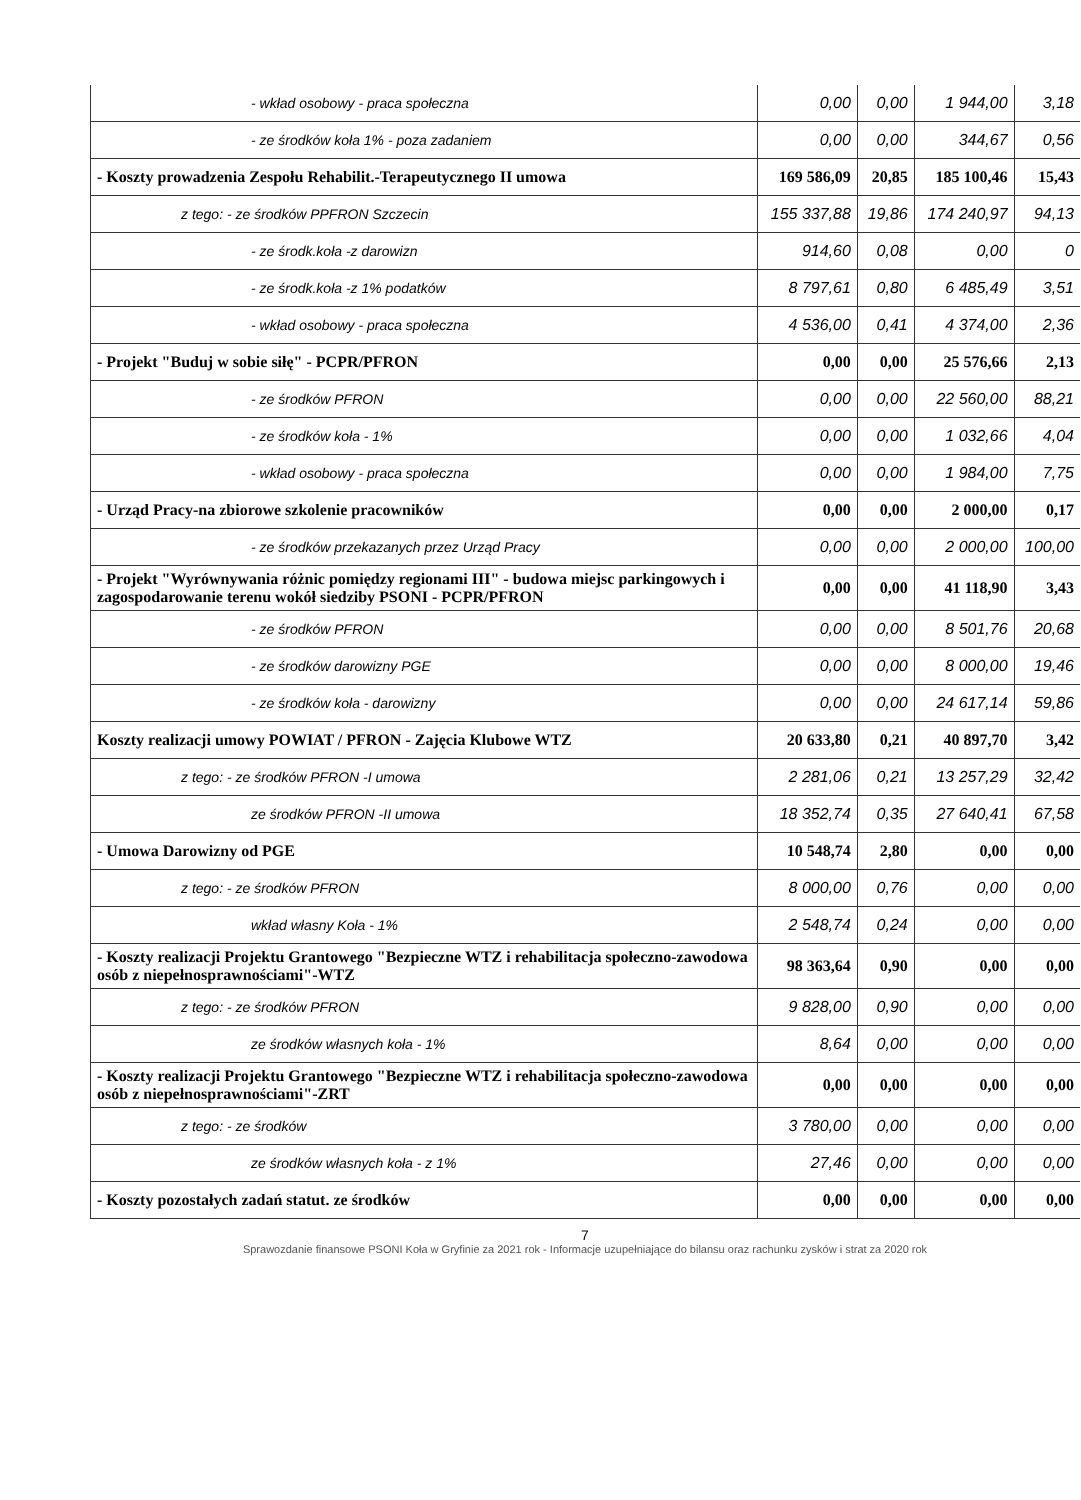| - wkład osobowy - praca społeczna | 0,00 | 0,00 | 1 944,00 | 3,18 |
| - ze środków koła 1% - poza zadaniem | 0,00 | 0,00 | 344,67 | 0,56 |
| - Koszty prowadzenia Zespołu Rehabilit.-Terapeutycznego II umowa | 169 586,09 | 20,85 | 185 100,46 | 15,43 |
| z tego: - ze środków PPFRON Szczecin | 155 337,88 | 19,86 | 174 240,97 | 94,13 |
| - ze środk.koła -z darowizn | 914,60 | 0,08 | 0,00 | 0 |
| - ze środk.koła -z 1% podatków | 8 797,61 | 0,80 | 6 485,49 | 3,51 |
| - wkład osobowy - praca społeczna | 4 536,00 | 0,41 | 4 374,00 | 2,36 |
| - Projekt "Buduj w sobie siłę" - PCPR/PFRON | 0,00 | 0,00 | 25 576,66 | 2,13 |
| - ze środków PFRON | 0,00 | 0,00 | 22 560,00 | 88,21 |
| - ze środków koła - 1% | 0,00 | 0,00 | 1 032,66 | 4,04 |
| - wkład osobowy - praca społeczna | 0,00 | 0,00 | 1 984,00 | 7,75 |
| - Urząd Pracy-na zbiorowe szkolenie pracowników | 0,00 | 0,00 | 2 000,00 | 0,17 |
| - ze środków przekazanych przez Urząd Pracy | 0,00 | 0,00 | 2 000,00 | 100,00 |
| - Projekt "Wyrównywania różnic pomiędzy regionami III" - budowa miejsc parkingowych i zagospodarowanie terenu wokół siedziby PSONI - PCPR/PFRON | 0,00 | 0,00 | 41 118,90 | 3,43 |
| - ze środków PFRON | 0,00 | 0,00 | 8 501,76 | 20,68 |
| - ze środków darowizny PGE | 0,00 | 0,00 | 8 000,00 | 19,46 |
| - ze środków koła - darowizny | 0,00 | 0,00 | 24 617,14 | 59,86 |
| Koszty realizacji umowy POWIAT / PFRON - Zajęcia Klubowe WTZ | 20 633,80 | 0,21 | 40 897,70 | 3,42 |
| z tego: - ze środków PFRON -I umowa | 2 281,06 | 0,21 | 13 257,29 | 32,42 |
| ze środków PFRON -II umowa | 18 352,74 | 0,35 | 27 640,41 | 67,58 |
| - Umowa Darowizny od PGE | 10 548,74 | 2,80 | 0,00 | 0,00 |
| z tego: - ze środków PFRON | 8 000,00 | 0,76 | 0,00 | 0,00 |
| wkład własny Koła - 1% | 2 548,74 | 0,24 | 0,00 | 0,00 |
| - Koszty realizacji Projektu Grantowego "Bezpieczne WTZ i rehabilitacja społeczno-zawodowa osób z niepełnosprawnościami"-WTZ | 98 363,64 | 0,90 | 0,00 | 0,00 |
| z tego: - ze środków PFRON | 9 828,00 | 0,90 | 0,00 | 0,00 |
| ze środków własnych koła - 1% | 8,64 | 0,00 | 0,00 | 0,00 |
| - Koszty realizacji Projektu Grantowego "Bezpieczne WTZ i rehabilitacja społeczno-zawodowa osób z niepełnosprawnościami"-ZRT | 0,00 | 0,00 | 0,00 | 0,00 |
| z tego: - ze środków | 3 780,00 | 0,00 | 0,00 | 0,00 |
| ze środków własnych koła - z 1% | 27,46 | 0,00 | 0,00 | 0,00 |
| - Koszty pozostałych zadań statut. ze środków | 0,00 | 0,00 | 0,00 | 0,00 |
7
Sprawozdanie finansowe PSONI Koła w Gryfinie za 2021 rok - Informacje uzupełniające do bilansu oraz rachunku zysków i strat za 2020 rok